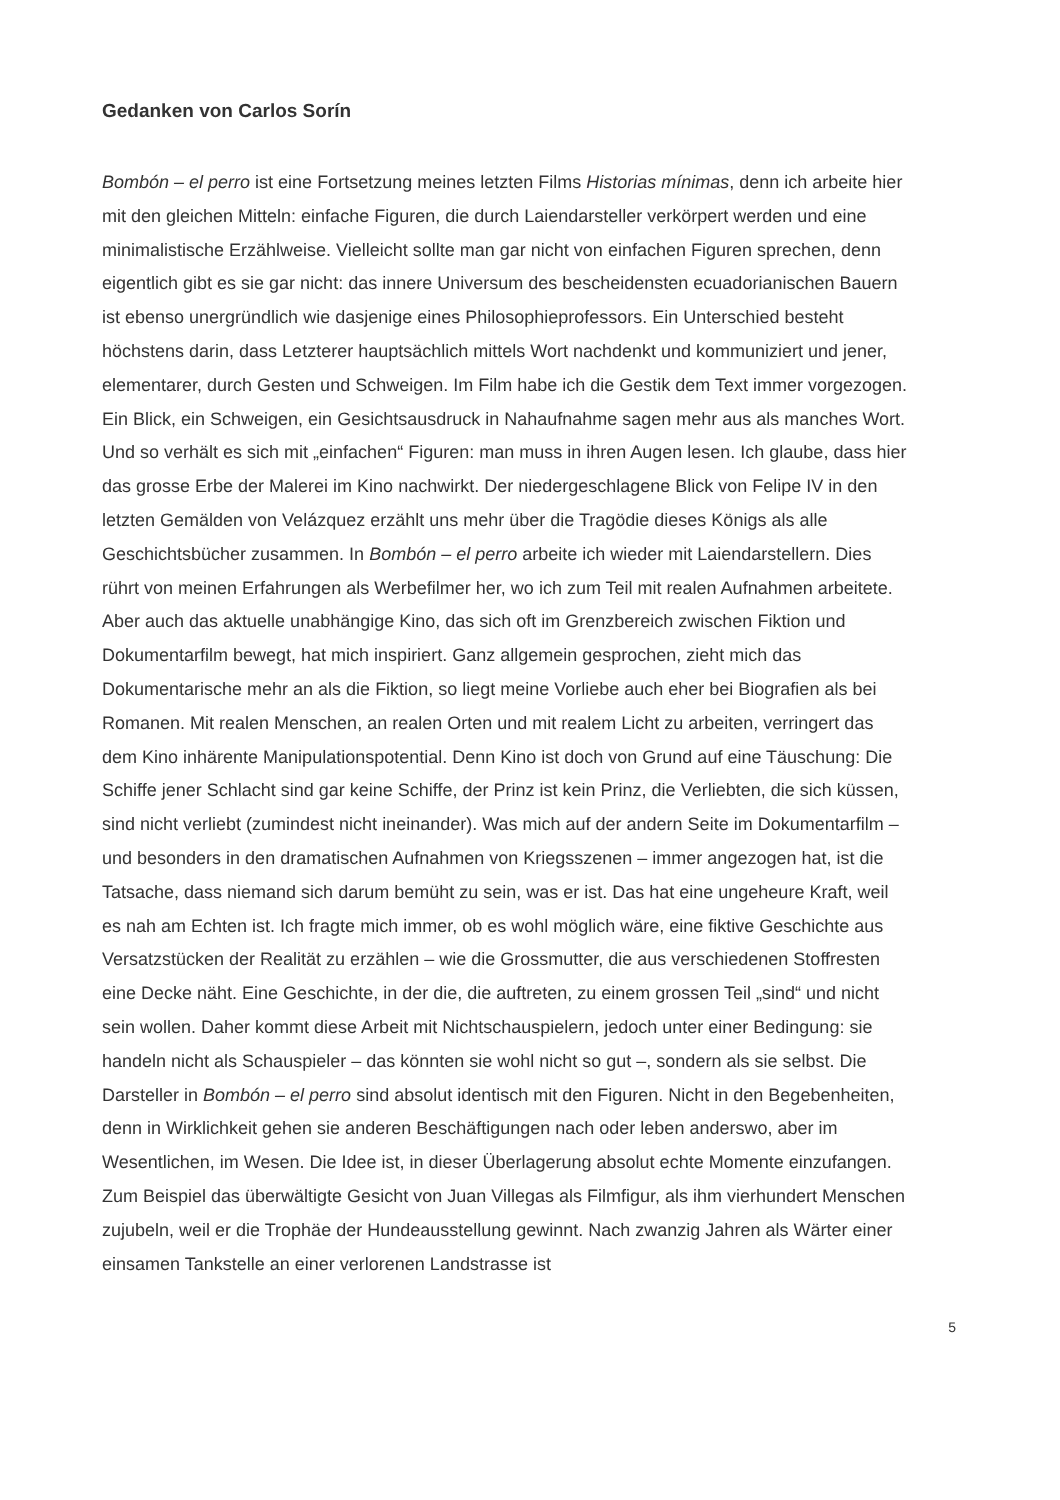Gedanken von Carlos Sorín
Bombón – el perro ist eine Fortsetzung meines letzten Films Historias mínimas, denn ich arbeite hier mit den gleichen Mitteln: einfache Figuren, die durch Laiendarsteller verkörpert werden und eine minimalistische Erzählweise. Vielleicht sollte man gar nicht von einfachen Figuren sprechen, denn eigentlich gibt es sie gar nicht: das innere Universum des bescheidensten ecuadorianischen Bauern ist ebenso unergründlich wie dasjenige eines Philosophieprofessors. Ein Unterschied besteht höchstens darin, dass Letzterer hauptsächlich mittels Wort nachdenkt und kommuniziert und jener, elementarer, durch Gesten und Schweigen. Im Film habe ich die Gestik dem Text immer vorgezogen. Ein Blick, ein Schweigen, ein Gesichtsausdruck in Nahaufnahme sagen mehr aus als manches Wort. Und so verhält es sich mit „einfachen“ Figuren: man muss in ihren Augen lesen. Ich glaube, dass hier das grosse Erbe der Malerei im Kino nachwirkt. Der niedergeschlagene Blick von Felipe IV in den letzten Gemälden von Velázquez erzählt uns mehr über die Tragödie dieses Königs als alle Geschichtsbücher zusammen. In Bombón – el perro arbeite ich wieder mit Laiendarstellern. Dies rührt von meinen Erfahrungen als Werbefilmer her, wo ich zum Teil mit realen Aufnahmen arbeitete. Aber auch das aktuelle unabhängige Kino, das sich oft im Grenzbereich zwischen Fiktion und Dokumentarfilm bewegt, hat mich inspiriert. Ganz allgemein gesprochen, zieht mich das Dokumentarische mehr an als die Fiktion, so liegt meine Vorliebe auch eher bei Biografien als bei Romanen. Mit realen Menschen, an realen Orten und mit realem Licht zu arbeiten, verringert das dem Kino inhärente Manipulationspotential. Denn Kino ist doch von Grund auf eine Täuschung: Die Schiffe jener Schlacht sind gar keine Schiffe, der Prinz ist kein Prinz, die Verliebten, die sich küssen, sind nicht verliebt (zumindest nicht ineinander). Was mich auf der andern Seite im Dokumentarfilm – und besonders in den dramatischen Aufnahmen von Kriegsszenen – immer angezogen hat, ist die Tatsache, dass niemand sich darum bemüht zu sein, was er ist. Das hat eine ungeheure Kraft, weil es nah am Echten ist. Ich fragte mich immer, ob es wohl möglich wäre, eine fiktive Geschichte aus Versatzstücken der Realität zu erzählen – wie die Grossmutter, die aus verschiedenen Stoffresten eine Decke näht. Eine Geschichte, in der die, die auftreten, zu einem grossen Teil „sind“ und nicht sein wollen. Daher kommt diese Arbeit mit Nichtschauspielern, jedoch unter einer Bedingung: sie handeln nicht als Schauspieler – das könnten sie wohl nicht so gut –, sondern als sie selbst. Die Darsteller in Bombón – el perro sind absolut identisch mit den Figuren. Nicht in den Begebenheiten, denn in Wirklichkeit gehen sie anderen Beschäftigungen nach oder leben anderswo, aber im Wesentlichen, im Wesen. Die Idee ist, in dieser Überlagerung absolut echte Momente einzufangen. Zum Beispiel das überwältigte Gesicht von Juan Villegas als Filmfigur, als ihm vierhundert Menschen zujubeln, weil er die Trophäe der Hundeausstellung gewinnt. Nach zwanzig Jahren als Wärter einer einsamen Tankstelle an einer verlorenen Landstrasse ist
5